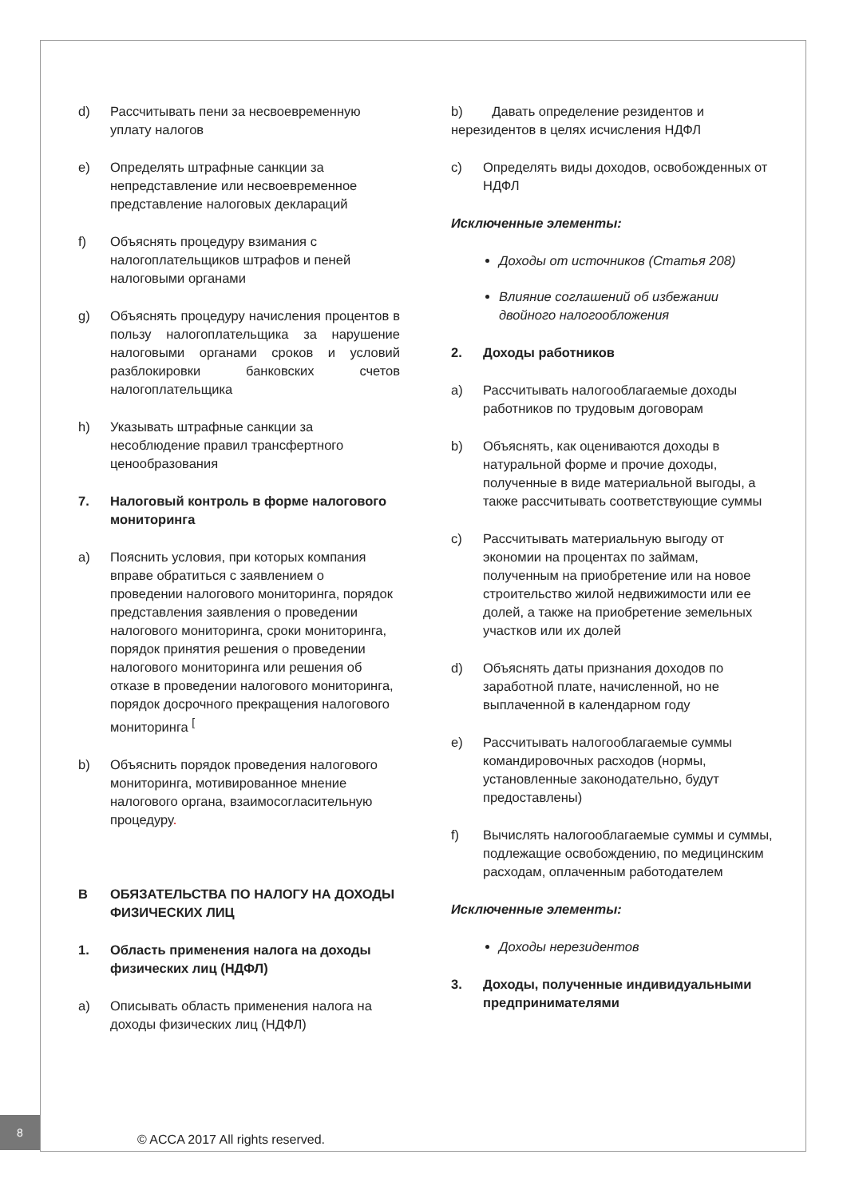d) Рассчитывать пени за несвоевременную уплату налогов
e) Определять штрафные санкции за непредставление или несвоевременное представление налоговых деклараций
f) Объяснять процедуру взимания с налогоплательщиков штрафов и пеней налоговыми органами
g) Объяснять процедуру начисления процентов в пользу налогоплательщика за нарушение налоговыми органами сроков и условий разблокировки банковских счетов налогоплательщика
h) Указывать штрафные санкции за несоблюдение правил трансфертного ценообразования
7. Налоговый контроль в форме налогового мониторинга
a) Пояснить условия, при которых компания вправе обратиться с заявлением о проведении налогового мониторинга, порядок представления заявления о проведении налогового мониторинга, сроки мониторинга, порядок принятия решения о проведении налогового мониторинга или решения об отказе в проведении налогового мониторинга, порядок досрочного прекращения налогового мониторинга <sup>[</sup>
b) Объяснить порядок проведения налогового мониторинга, мотивированное мнение налогового органа, взаимосогласительную процедуру.
B ОБЯЗАТЕЛЬСТВА ПО НАЛОГУ НА ДОХОДЫ ФИЗИЧЕСКИХ ЛИЦ
1. Область применения налога на доходы физических лиц (НДФЛ)
a) Описывать область применения налога на доходы физических лиц (НДФЛ)
b) Давать определение резидентов и нерезидентов в целях исчисления НДФЛ
c) Определять виды доходов, освобожденных от НДФЛ
Исключенные элементы:
Доходы от источников (Статья 208)
Влияние соглашений об избежании двойного налогообложения
2. Доходы работников
a) Рассчитывать налогооблагаемые доходы работников по трудовым договорам
b) Объяснять, как оцениваются доходы в натуральной форме и прочие доходы, полученные в виде материальной выгоды, а также рассчитывать соответствующие суммы
c) Рассчитывать материальную выгоду от экономии на процентах по займам, полученным на приобретение или на новое строительство жилой недвижимости или ее долей, а также на приобретение земельных участков или их долей
d) Объяснять даты признания доходов по заработной плате, начисленной, но не выплаченной в календарном году
e) Рассчитывать налогооблагаемые суммы командировочных расходов (нормы, установленные законодательно, будут предоставлены)
f) Вычислять налогооблагаемые суммы и суммы, подлежащие освобождению, по медицинским расходам, оплаченным работодателем
Исключенные элементы:
Доходы нерезидентов
3. Доходы, полученные индивидуальными предпринимателями
8
© ACCA 2017 All rights reserved.